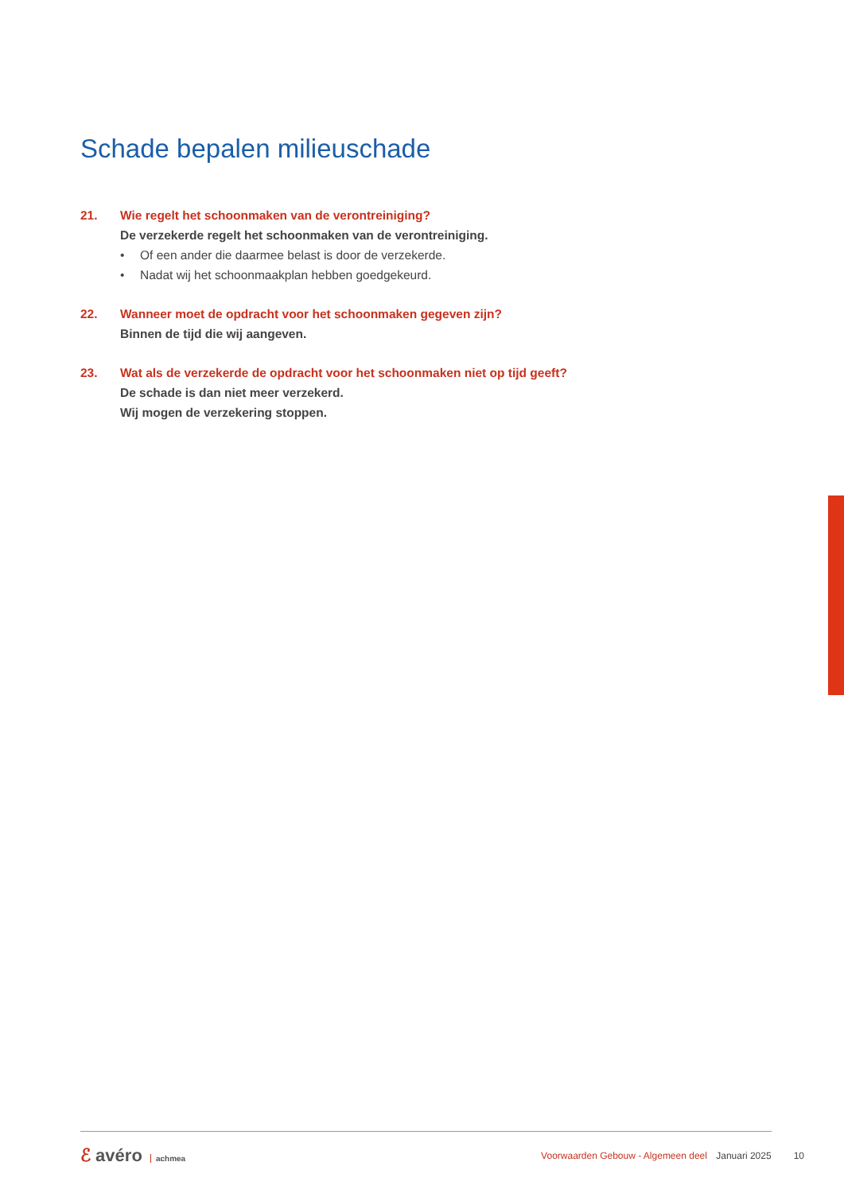Schade bepalen milieuschade
21. Wie regelt het schoonmaken van de verontreiniging?
De verzekerde regelt het schoonmaken van de verontreiniging.
• Of een ander die daarmee belast is door de verzekerde.
• Nadat wij het schoonmaakplan hebben goedgekeurd.
22. Wanneer moet de opdracht voor het schoonmaken gegeven zijn?
Binnen de tijd die wij aangeven.
23. Wat als de verzekerde de opdracht voor het schoonmaken niet op tijd geeft?
De schade is dan niet meer verzekerd.
Wij mogen de verzekering stoppen.
ℰ avéro achmea
Voorwaarden Gebouw - Algemeen deel Januari 2025
10